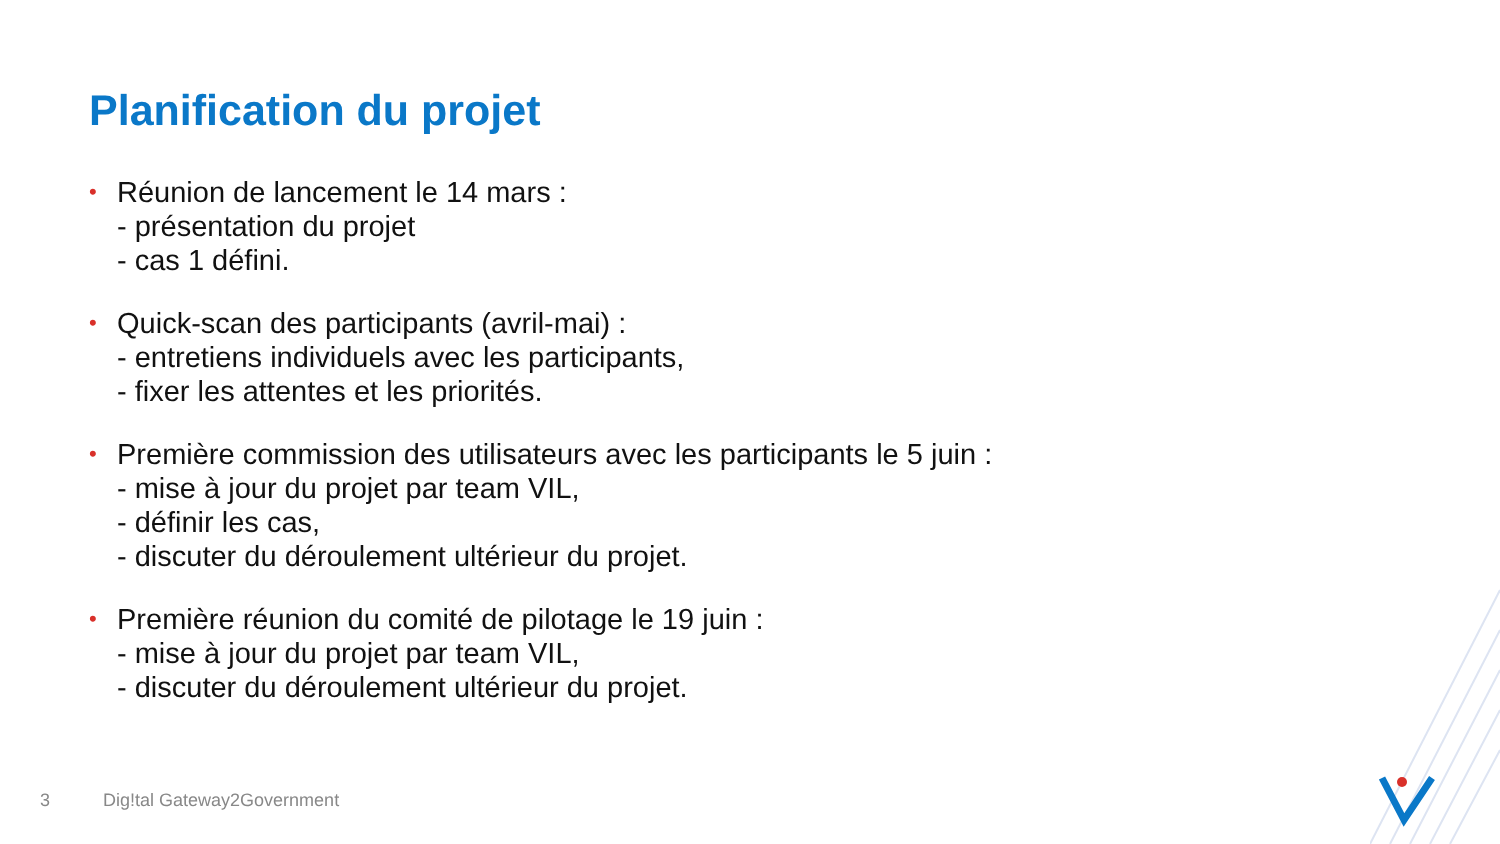Planification du projet
•
Réunion de lancement le 14 mars :
- présentation du projet
- cas 1 défini.
•
Quick-scan des participants (avril-mai) :
- entretiens individuels avec les participants,
- fixer les attentes et les priorités.
•
Première commission des utilisateurs avec les participants le 5 juin :
- mise à jour du projet par team VIL,
- définir les cas,
- discuter du déroulement ultérieur du projet.
•
Première réunion du comité de pilotage le 19 juin :
- mise à jour du projet par team VIL,
- discuter du déroulement ultérieur du projet.
3 Dig!tal Gateway2Government